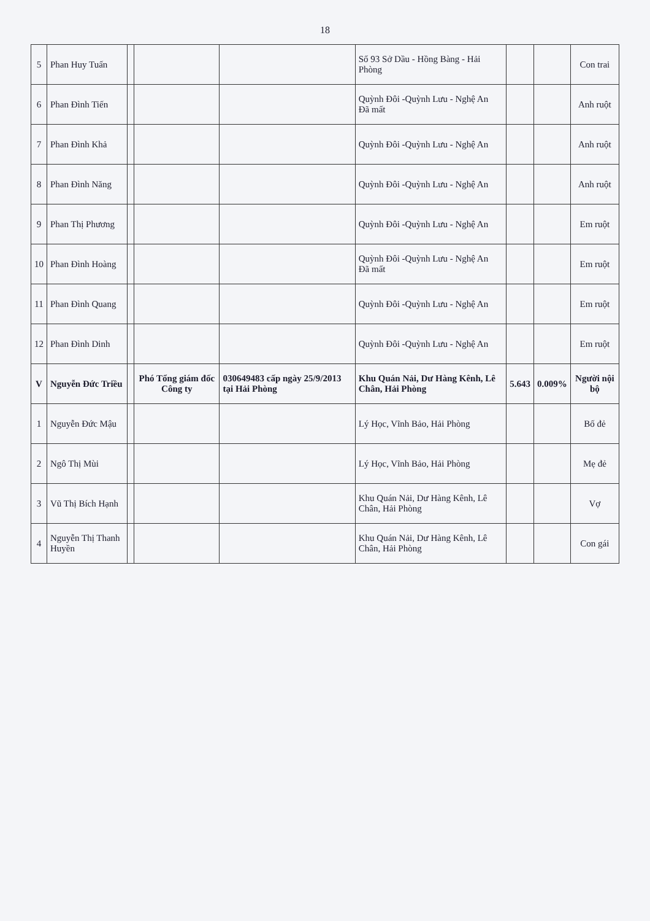18
| 5 | Phan Huy Tuấn | | | | Số 93 Sở Dầu - Hồng Bàng - Hải Phòng | | | Con trai |
| 6 | Phan Đình Tiến | | | | Quỳnh Đôi -Quỳnh Lưu - Nghệ An Đã mất | | | Anh ruột |
| 7 | Phan Đình Khả | | | | Quỳnh Đôi -Quỳnh Lưu - Nghệ An | | | Anh ruột |
| 8 | Phan Đình Năng | | | | Quỳnh Đôi -Quỳnh Lưu - Nghệ An | | | Anh ruột |
| 9 | Phan Thị Phương | | | | Quỳnh Đôi -Quỳnh Lưu - Nghệ An | | | Em ruột |
| 10 | Phan Đình Hoàng | | | | Quỳnh Đôi -Quỳnh Lưu - Nghệ An Đã mất | | | Em ruột |
| 11 | Phan Đình Quang | | | | Quỳnh Đôi -Quỳnh Lưu - Nghệ An | | | Em ruột |
| 12 | Phan Đình Dinh | | | | Quỳnh Đôi -Quỳnh Lưu - Nghệ An | | | Em ruột |
| V | Nguyễn Đức Triều | | Phó Tổng giám đốc Công ty | 030649483 cấp ngày 25/9/2013 tại Hải Phòng | Khu Quán Nải, Dư Hàng Kênh, Lê Chân, Hải Phòng | 5.643 | 0.009% | Người nội bộ |
| 1 | Nguyễn Đức Mậu | | | | Lý Học, Vĩnh Bảo, Hải Phòng | | | Bố đẻ |
| 2 | Ngô Thị Mùi | | | | Lý Học, Vĩnh Bảo, Hải Phòng | | | Mẹ đẻ |
| 3 | Vũ Thị Bích Hạnh | | | | Khu Quán Nải, Dư Hàng Kênh, Lê Chân, Hải Phòng | | | Vợ |
| 4 | Nguyễn Thị Thanh Huyền | | | | Khu Quán Nải, Dư Hàng Kênh, Lê Chân, Hải Phòng | | | Con gái |